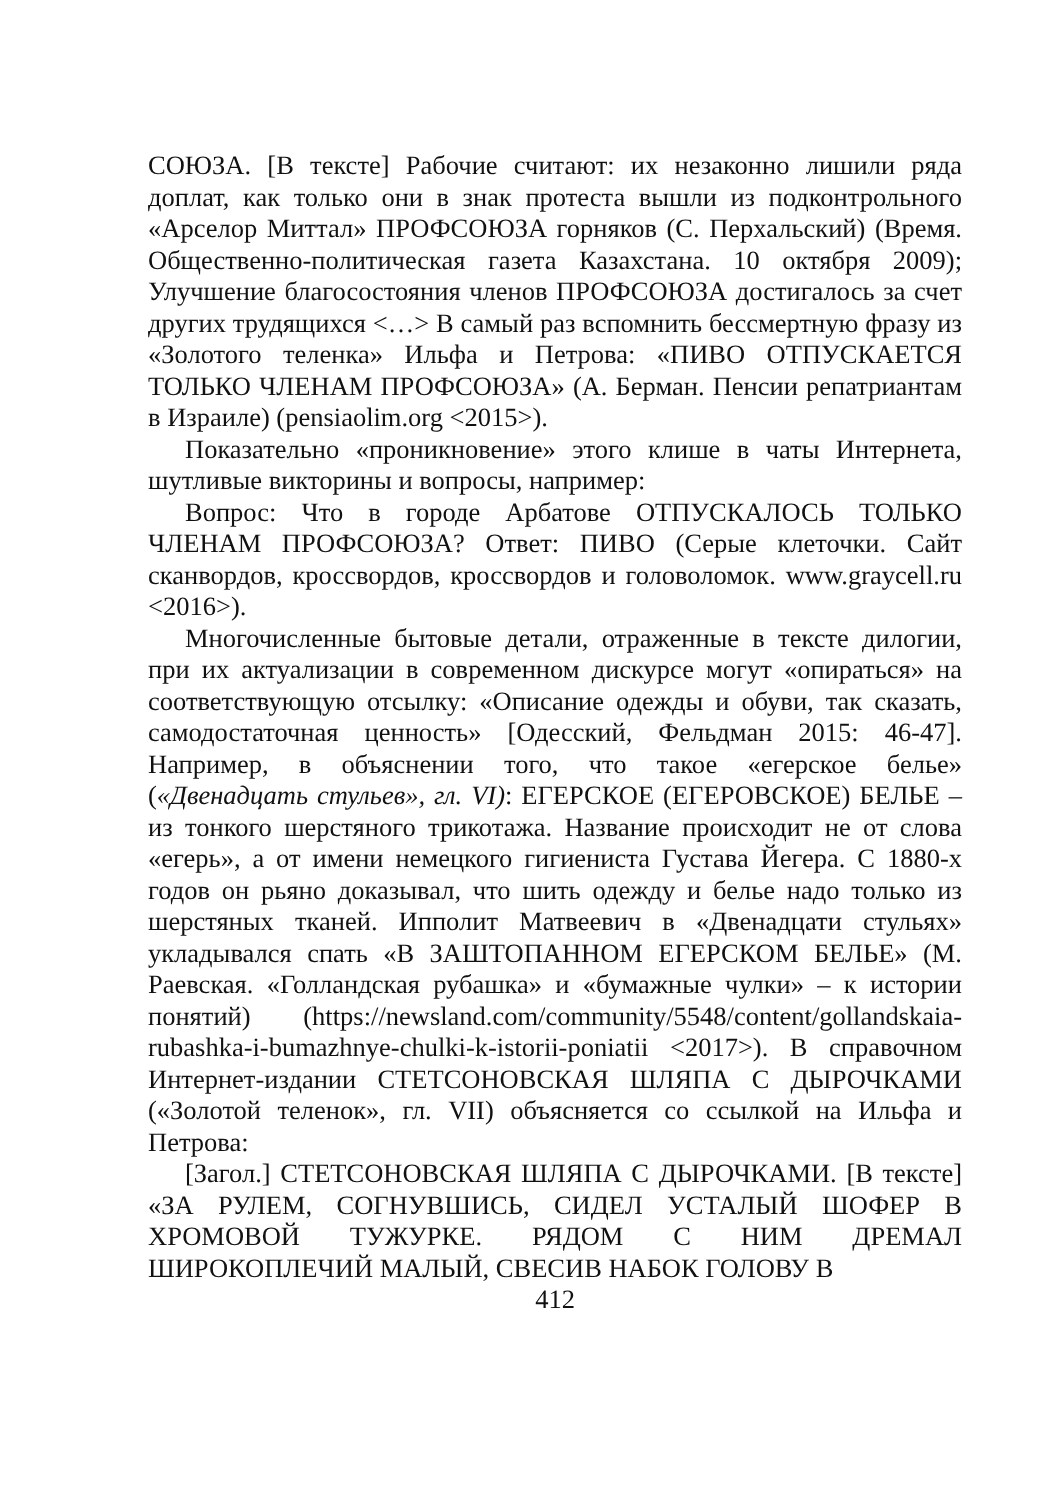СОЮЗА. [В тексте] Рабочие считают: их незаконно лишили ряда доплат, как только они в знак протеста вышли из подконтрольного «Арселор Миттал» ПРОФСОЮЗА горняков (С. Перхальский) (Время. Общественно-политическая газета Казахстана. 10 октября 2009); Улучшение благосостояния членов ПРОФСОЮЗА достигалось за счет других трудящихся <…> В самый раз вспомнить бессмертную фразу из «Золотого теленка» Ильфа и Петрова: «ПИВО ОТПУСКАЕТСЯ ТОЛЬКО ЧЛЕНАМ ПРОФСОЮЗА» (А. Берман. Пенсии репатриантам в Израиле) (pensiaolim.org <2015>).
Показательно «проникновение» этого клише в чаты Интернета, шутливые викторины и вопросы, например:
Вопрос: Что в городе Арбатове ОТПУСКАЛОСЬ ТОЛЬКО ЧЛЕНАМ ПРОФСОЮЗА? Ответ: ПИВО (Серые клеточки. Сайт сканвордов, кроссвордов, кроссвордов и головоломок. www.graycell.ru <2016>).
Многочисленные бытовые детали, отраженные в тексте дилогии, при их актуализации в современном дискурсе могут «опираться» на соответствующую отсылку: «Описание одежды и обуви, так сказать, самодостаточная ценность» [Одесский, Фельдман 2015: 46-47]. Например, в объяснении того, что такое «егерское белье» («Двенадцать стульев», гл. VI): ЕГЕРСКОЕ (ЕГЕРОВСКОЕ) БЕЛЬЕ – из тонкого шерстяного трикотажа. Название происходит не от слова «егерь», а от имени немецкого гигиениста Густава Йегера. С 1880-х годов он рьяно доказывал, что шить одежду и белье надо только из шерстяных тканей. Ипполит Матвеевич в «Двенадцати стульях» укладывался спать «В ЗАШТОПАННОМ ЕГЕРСКОМ БЕЛЬЕ» (М. Раевская. «Голландская рубашка» и «бумажные чулки» – к истории понятий) (https://newsland.com/community/5548/content/gollandskaia-rubashka-i-bumazhnye-chulki-k-istorii-poniatii <2017>). В справочном Интернет-издании СТЕТСОНОВСКАЯ ШЛЯПА С ДЫРОЧКАМИ («Золотой теленок», гл. VII) объясняется со ссылкой на Ильфа и Петрова:
[Загол.] СТЕТСОНОВСКАЯ ШЛЯПА С ДЫРОЧКАМИ. [В тексте] «ЗА РУЛЕМ, СОГНУВШИСЬ, СИДЕЛ УСТАЛЫЙ ШОФЕР В ХРОМОВОЙ ТУЖУРКЕ. РЯДОМ С НИМ ДРЕМАЛ ШИРОКОПЛЕЧИЙ МАЛЫЙ, СВЕСИВ НАБОК ГОЛОВУ В
412